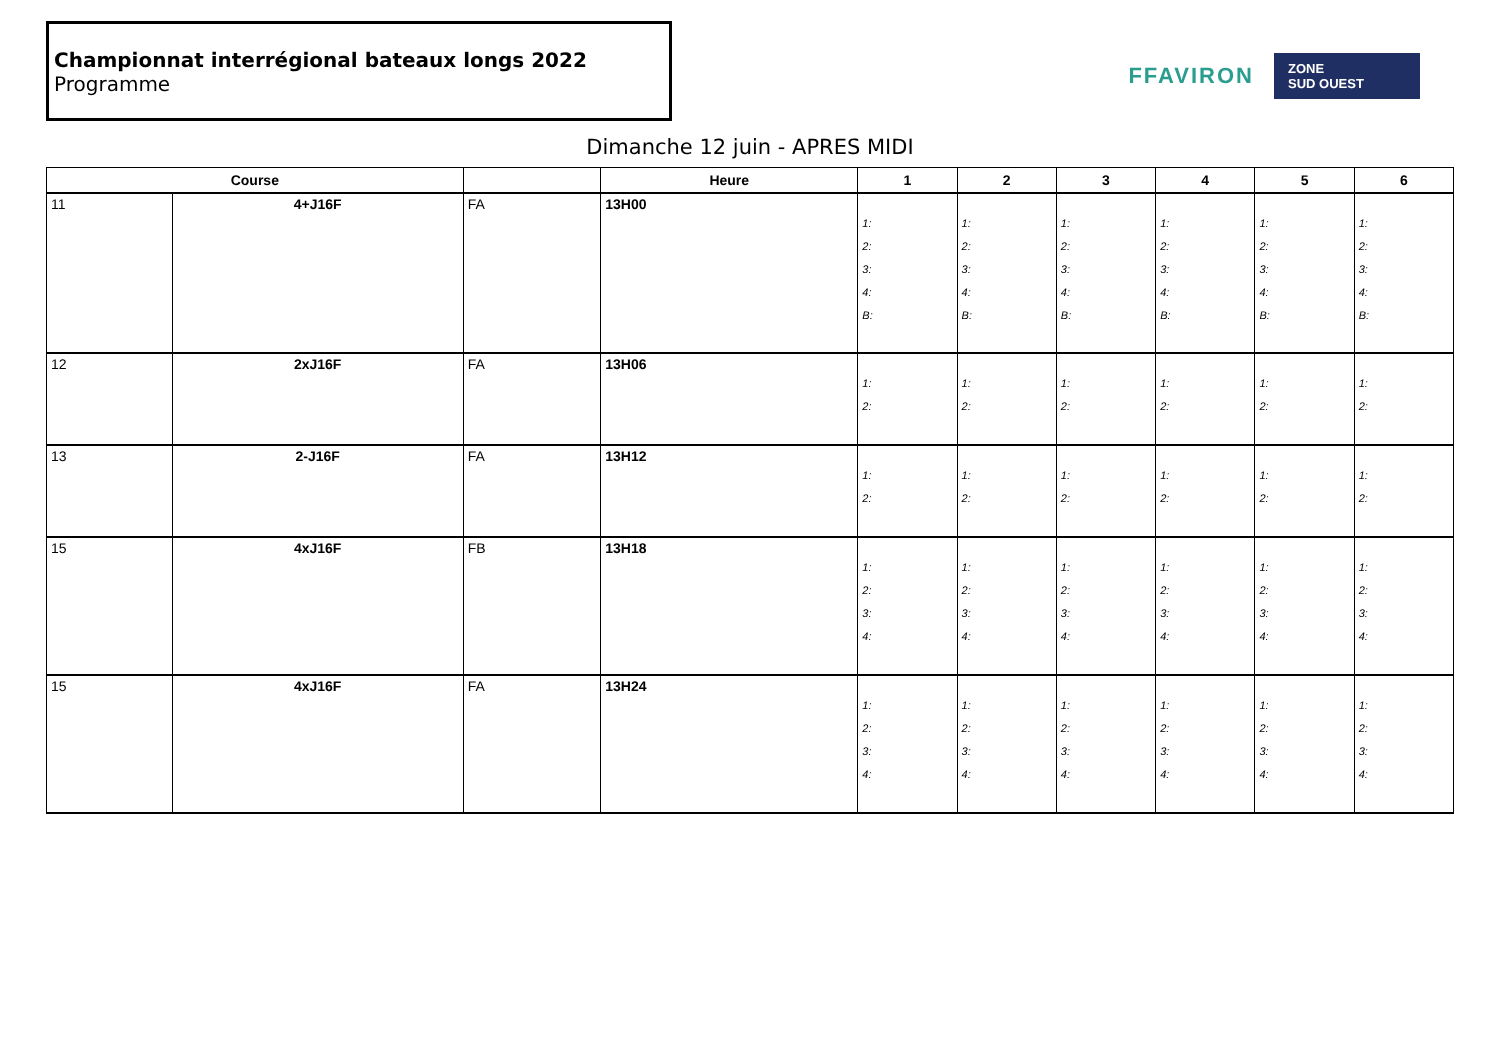Championnat interrégional bateaux longs 2022
Programme
FFAVIRON
ZONE
SUD OUEST
Dimanche 12 juin - APRES MIDI
| Course | | | Heure | 1 | 2 | 3 | 4 | 5 | 6 |
| --- | --- | --- | --- | --- | --- | --- | --- | --- | --- |
| 11 | 4+J16F | FA | 13H00 | 1: 2: 3: 4: B: | 1: 2: 3: 4: B: | 1: 2: 3: 4: B: | 1: 2: 3: 4: B: | 1: 2: 3: 4: B: | 1: 2: 3: 4: B: |
| 12 | 2xJ16F | FA | 13H06 | 1: 2: | 1: 2: | 1: 2: | 1: 2: | 1: 2: | 1: 2: |
| 13 | 2-J16F | FA | 13H12 | 1: 2: | 1: 2: | 1: 2: | 1: 2: | 1: 2: | 1: 2: |
| 15 | 4xJ16F | FB | 13H18 | 1: 2: 3: 4: | 1: 2: 3: 4: | 1: 2: 3: 4: | 1: 2: 3: 4: | 1: 2: 3: 4: | 1: 2: 3: 4: |
| 15 | 4xJ16F | FA | 13H24 | 1: 2: 3: 4: | 1: 2: 3: 4: | 1: 2: 3: 4: | 1: 2: 3: 4: | 1: 2: 3: 4: | 1: 2: 3: 4: |